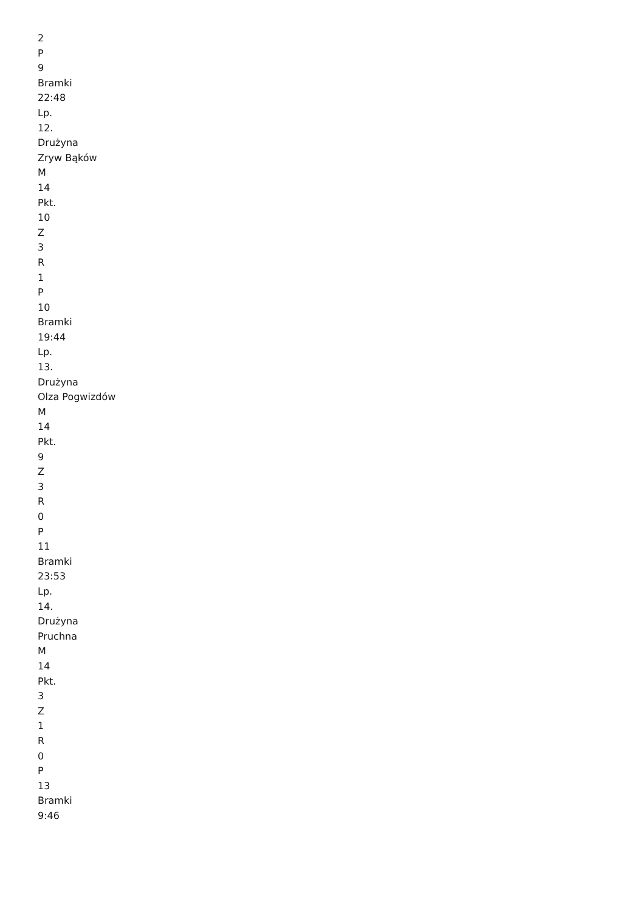2
P
9
Bramki
22:48
Lp.
12.
Drużyna
Zryw Bąków
M
14
Pkt.
10
Z
3
R
1
P
10
Bramki
19:44
Lp.
13.
Drużyna
Olza Pogwizdów
M
14
Pkt.
9
Z
3
R
0
P
11
Bramki
23:53
Lp.
14.
Drużyna
Pruchna
M
14
Pkt.
3
Z
1
R
0
P
13
Bramki
9:46